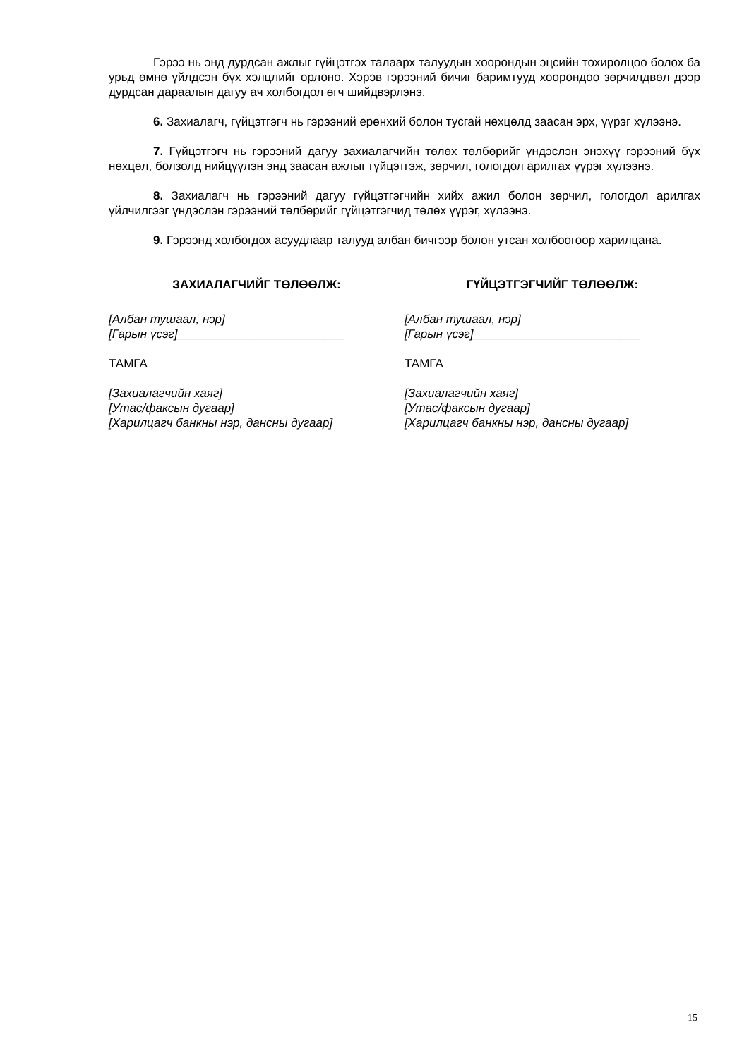Гэрээ нь энд дурдсан ажлыг гүйцэтгэх талаарх талуудын хоорондын эцсийн тохиролцоо болох ба урьд өмнө үйлдсэн бүх хэлцлийг орлоно. Хэрэв гэрээний бичиг баримтууд хоорондоо зөрчилдвөл дээр дурдсан дараалын дагуу ач холбогдол өгч шийдвэрлэнэ.
6. Захиалагч, гүйцэтгэгч нь гэрээний ерөнхий болон тусгай нөхцөлд заасан эрх, үүрэг хүлээнэ.
7. Гүйцэтгэгч нь гэрээний дагуу захиалагчийн төлөх төлбөрийг үндэслэн энэхүү гэрээний бүх нөхцөл, болзолд нийцүүлэн энд заасан ажлыг гүйцэтгэж, зөрчил, гологдол арилгах үүрэг хүлээнэ.
8. Захиалагч нь гэрээний дагуу гүйцэтгэгчийн хийх ажил болон зөрчил, гологдол арилгах үйлчилгээг үндэслэн гэрээний төлбөрийг гүйцэтгэгчид төлөх үүрэг, хүлээнэ.
9. Гэрээнд холбогдох асуудлаар талууд албан бичгээр болон утсан холбоогоор харилцана.
ЗАХИАЛАГЧИЙГ ТӨЛӨӨЛЖ:
[Албан тушаал, нэр]
[Гарын үсэг]_________________________
ТАМГА
[Захиалагчийн хаяг]
[Утас/факсын дугаар]
[Харилцагч банкны нэр, дансны дугаар]
ГҮЙЦЭТГЭГЧИЙГ ТӨЛӨӨЛЖ:
[Албан тушаал, нэр]
[Гарын үсэг]_________________________
ТАМГА
[Захиалагчийн хаяг]
[Утас/факсын дугаар]
[Харилцагч банкны нэр, дансны дугаар]
15